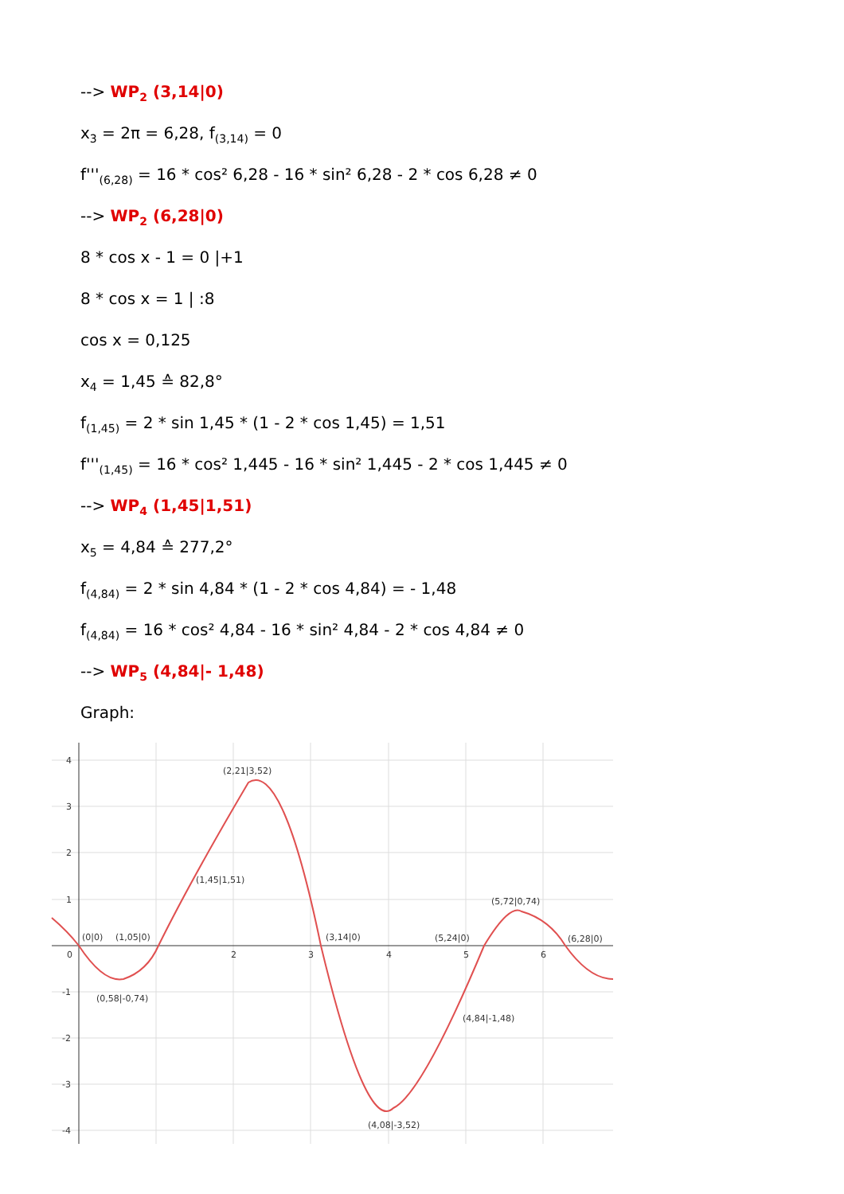--> WP<sub>2</sub> (3,14|0)
x<sub>3</sub> = 2π = 6,28, f<sub>(3,14)</sub> = 0
f'''<sub>(6,28)</sub> = 16 * cos² 6,28 - 16 * sin² 6,28 - 2 * cos 6,28 ≠ 0
--> WP<sub>2</sub> (6,28|0)
8 * cos x - 1 = 0 |+1
8 * cos x = 1 | :8
cos x = 0,125
x<sub>4</sub> = 1,45 ≙ 82,8°
f<sub>(1,45)</sub> = 2 * sin 1,45 * (1 - 2 * cos 1,45) = 1,51
f'''<sub>(1,45)</sub> = 16 * cos² 1,445 - 16 * sin² 1,445 - 2 * cos 1,445 ≠ 0
--> WP<sub>4</sub> (1,45|1,51)
x<sub>5</sub> = 4,84 ≙ 277,2°
f<sub>(4,84)</sub> = 2 * sin 4,84 * (1 - 2 * cos 4,84) = - 1,48
f<sub>(4,84)</sub> = 16 * cos² 4,84 - 16 * sin² 4,84 - 2 * cos 4,84 ≠ 0
--> WP<sub>5</sub> (4,84|- 1,48)
Graph:
4
3
2
1
0
-1
-2
-3
-4
2
3
4
5
6
(2,21|3,52)
(1,45|1,51)
(0|0)
(1,05|0)
(3,14|0)
(5,24|0)
(5,72|0,74)
(6,28|0)
(0,58|-0,74)
(4,84|-1,48)
(4,08|-3,52)